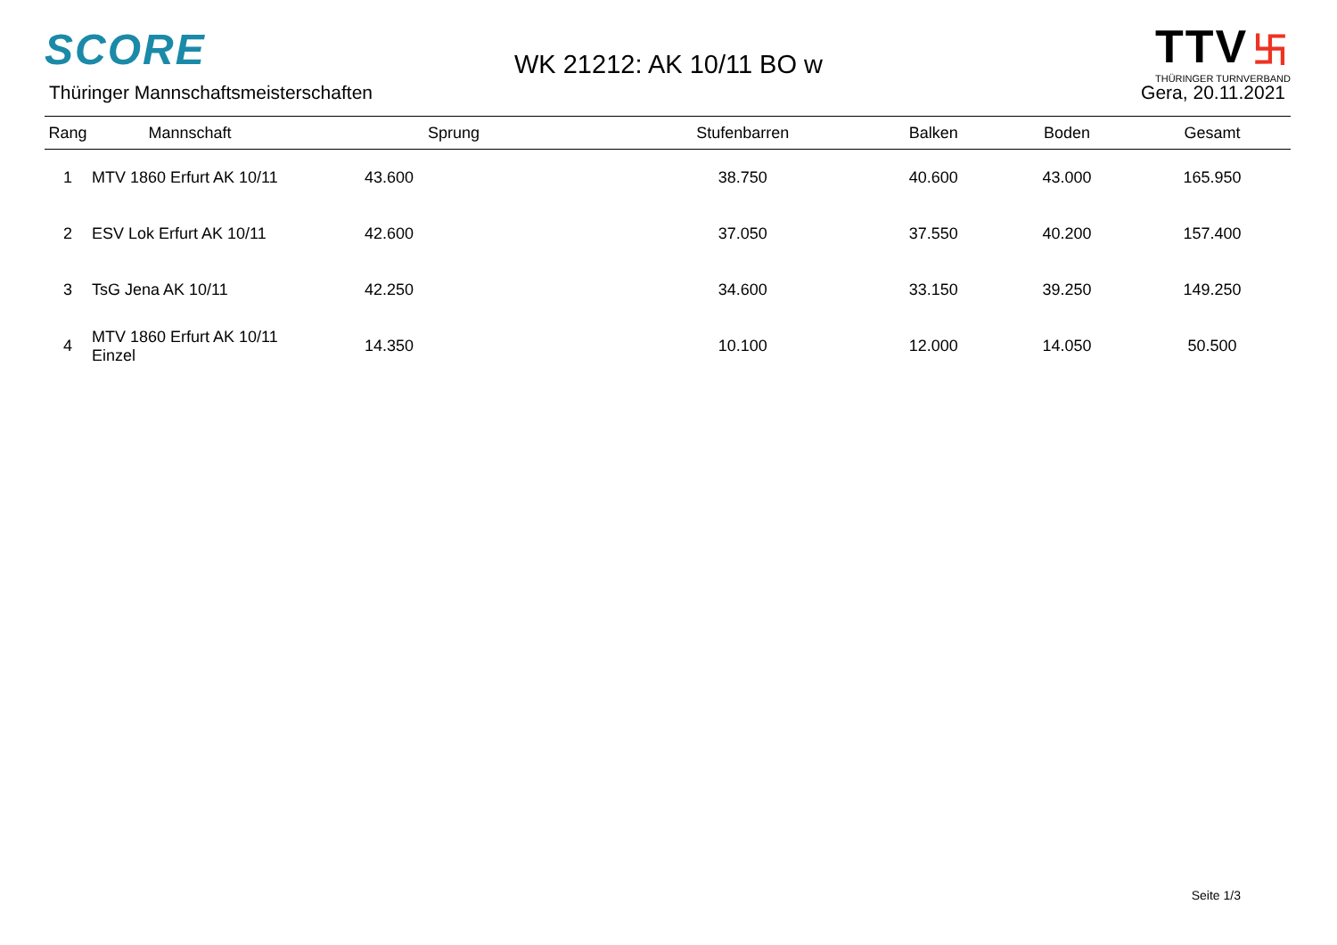SCORE
Thüringer Mannschaftsmeisterschaften
WK 21212: AK 10/11 BO w
TTV 卐
THÜRINGER TURNVERBAND
Gera, 20.11.2021
| Rang | Mannschaft | Sprung | Stufenbarren | Balken | Boden | Gesamt |
| --- | --- | --- | --- | --- | --- | --- |
| 1 | MTV 1860 Erfurt AK 10/11 | 43.600 | 38.750 | 40.600 | 43.000 | 165.950 |
| 2 | ESV Lok Erfurt AK 10/11 | 42.600 | 37.050 | 37.550 | 40.200 | 157.400 |
| 3 | TsG Jena AK 10/11 | 42.250 | 34.600 | 33.150 | 39.250 | 149.250 |
| 4 | MTV 1860 Erfurt AK 10/11 Einzel | 14.350 | 10.100 | 12.000 | 14.050 | 50.500 |
Seite 1/3